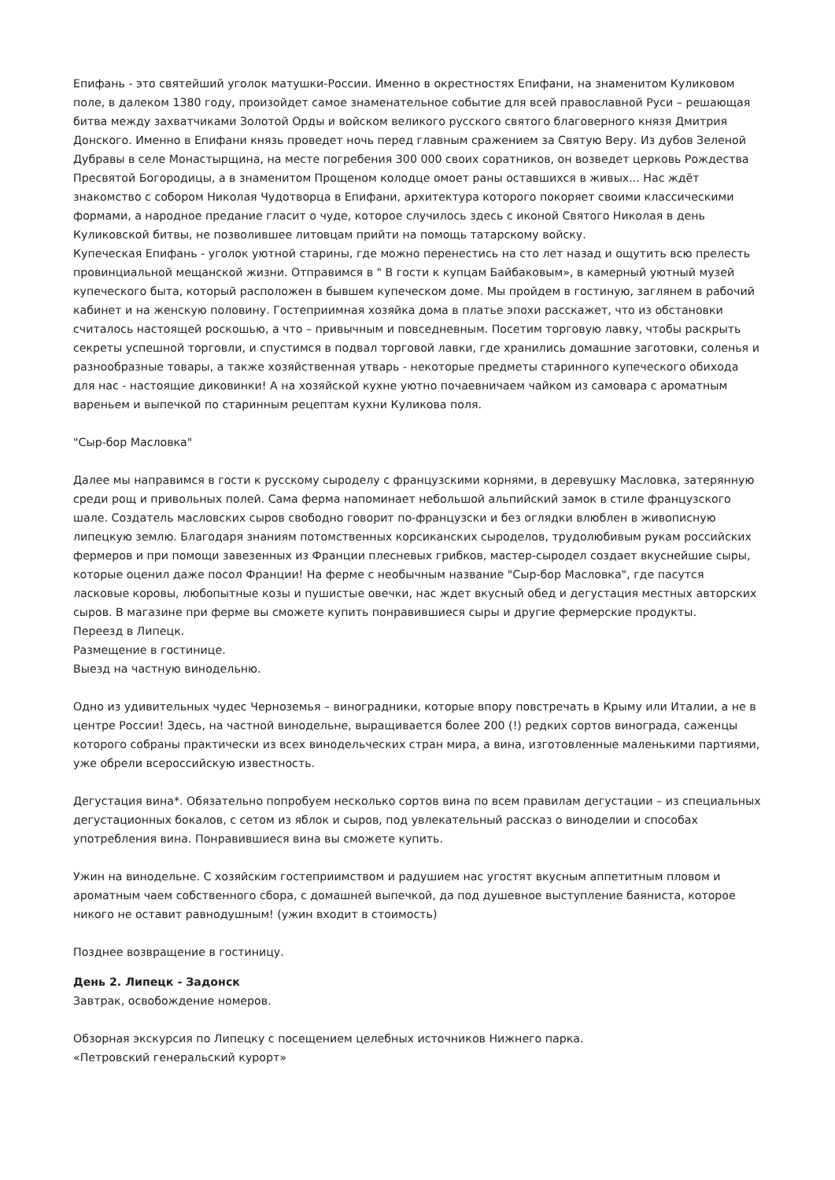Епифань - это святейший уголок матушки-России. Именно в окрестностях Епифани, на знаменитом Куликовом поле, в далеком 1380 году, произойдет самое знаменательное событие для всей православной Руси – решающая битва между захватчиками Золотой Орды и войском великого русского святого благоверного князя Дмитрия Донского. Именно в Епифани князь проведет ночь перед главным сражением за Святую Веру. Из дубов Зеленой Дубравы в селе Монастырщина, на месте погребения 300 000 своих соратников, он возведет церковь Рождества Пресвятой Богородицы, а в знаменитом Прощеном колодце омоет раны оставшихся в живых... Нас ждёт знакомство с собором Николая Чудотворца в Епифани, архитектура которого покоряет своими классическими формами, а народное предание гласит о чуде, которое случилось здесь с иконой Святого Николая в день Куликовской битвы, не позволившее литовцам прийти на помощь татарскому войску.
Купеческая Епифань - уголок уютной старины, где можно перенестись на сто лет назад и ощутить всю прелесть провинциальной мещанской жизни. Отправимся в " В гости к купцам Байбаковым», в камерный уютный музей купеческого быта, который расположен в бывшем купеческом доме. Мы пройдем в гостиную, заглянем в рабочий кабинет и на женскую половину. Гостеприимная хозяйка дома в платье эпохи расскажет, что из обстановки считалось настоящей роскошью, а что – привычным и повседневным. Посетим торговую лавку, чтобы раскрыть секреты успешной торговли, и спустимся в подвал торговой лавки, где хранились домашние заготовки, соленья и разнообразные товары, а также хозяйственная утварь - некоторые предметы старинного купеческого обихода для нас - настоящие диковинки! А на хозяйской кухне уютно почаевничаем чайком из самовара с ароматным вареньем и выпечкой по старинным рецептам кухни Куликова поля.
"Сыр-бор Масловка"
Далее мы направимся в гости к русскому сыроделу с французскими корнями, в деревушку Масловка, затерянную среди рощ и привольных полей. Сама ферма напоминает небольшой альпийский замок в стиле французского шале. Создатель масловских сыров свободно говорит по-французски и без оглядки влюблен в живописную липецкую землю. Благодаря знаниям потомственных корсиканских сыроделов, трудолюбивым рукам российских фермеров и при помощи завезенных из Франции плесневых грибков, мастер-сыродел создает вкуснейшие сыры, которые оценил даже посол Франции! На ферме с необычным название "Сыр-бор Масловка", где пасутся ласковые коровы, любопытные козы и пушистые овечки, нас ждет вкусный обед и дегустация местных авторских сыров. В магазине при ферме вы сможете купить понравившиеся сыры и другие фермерские продукты.
Переезд в Липецк.
Размещение в гостинице.
Выезд на частную винодельню.
Одно из удивительных чудес Черноземья – виноградники, которые впору повстречать в Крыму или Италии, а не в центре России! Здесь, на частной винодельне, выращивается более 200 (!) редких сортов винограда, саженцы которого собраны практически из всех винодельческих стран мира, а вина, изготовленные маленькими партиями, уже обрели всероссийскую известность.
Дегустация вина*. Обязательно попробуем несколько сортов вина по всем правилам дегустации – из специальных дегустационных бокалов, с сетом из яблок и сыров, под увлекательный рассказ о виноделии и способах употребления вина. Понравившиеся вина вы сможете купить.
Ужин на винодельне. С хозяйским гостеприимством и радушием нас угостят вкусным аппетитным пловом и ароматным чаем собственного сбора, с домашней выпечкой, да под душевное выступление баяниста, которое никого не оставит равнодушным! (ужин входит в стоимость)
Позднее возвращение в гостиницу.
День 2. Липецк - Задонск
Завтрак, освобождение номеров.
Обзорная экскурсия по Липецку с посещением целебных источников Нижнего парка.
«Петровский генеральский курорт»